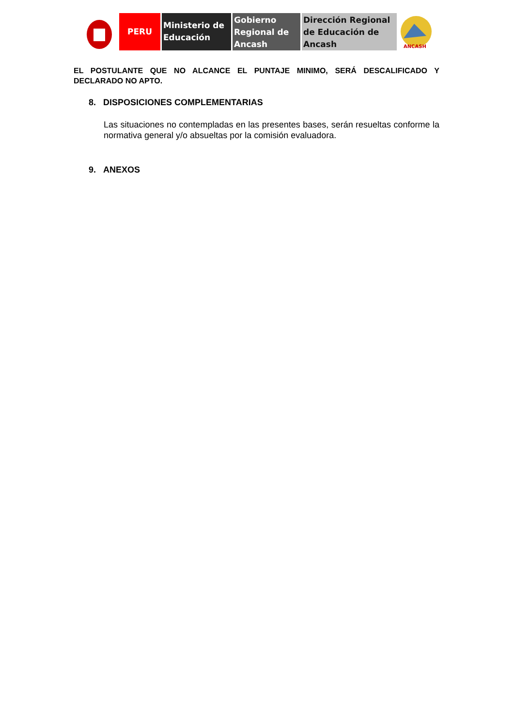PERU
Ministerio de Educación
Gobierno Regional de Ancash
Dirección Regional de Educación de Ancash
ANCASH
EL POSTULANTE QUE NO ALCANCE EL PUNTAJE MINIMO, SERÁ DESCALIFICADO Y DECLARADO NO APTO.
8. DISPOSICIONES COMPLEMENTARIAS
Las situaciones no contempladas en las presentes bases, serán resueltas conforme la normativa general y/o absueltas por la comisión evaluadora.
9. ANEXOS